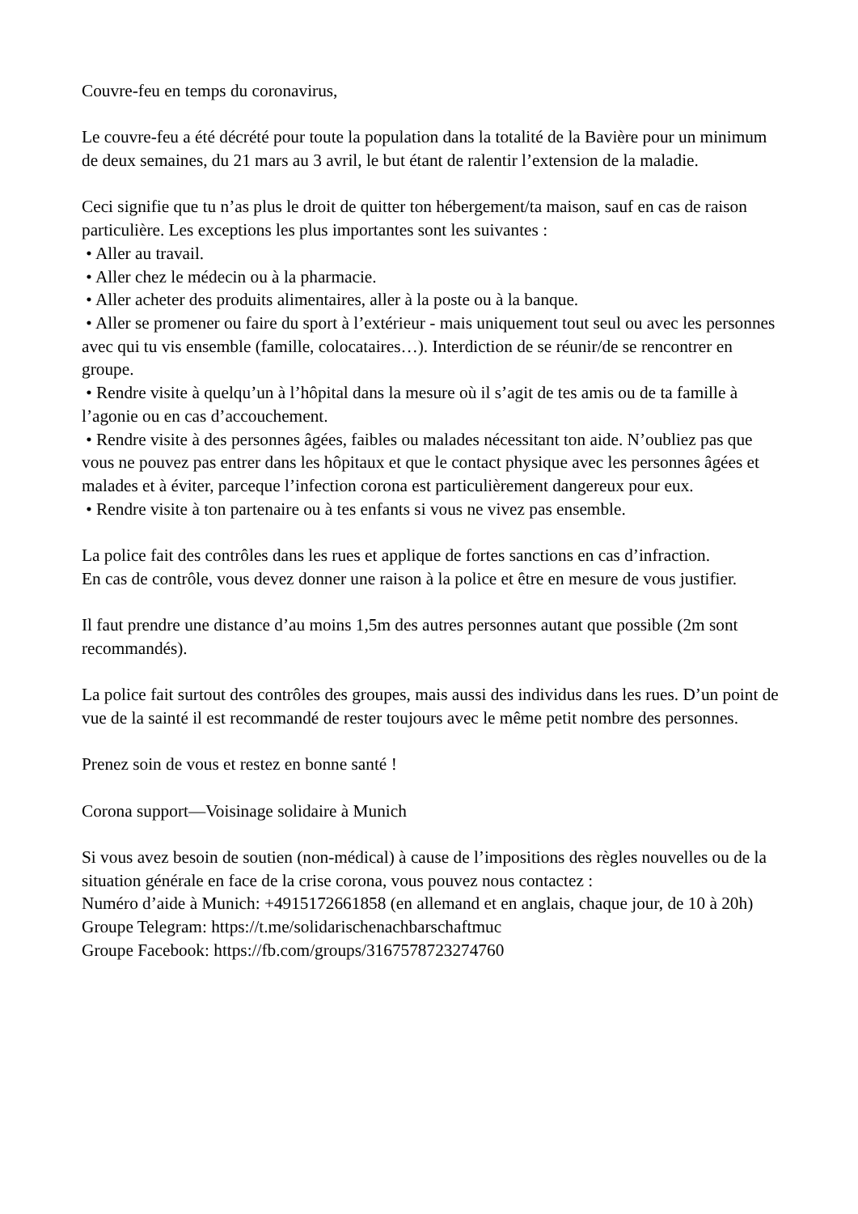Couvre-feu en temps du coronavirus,
Le couvre-feu a été décrété pour toute la population dans la totalité de la Bavière pour un minimum de deux semaines, du 21 mars au 3 avril, le but étant de ralentir l’extension de la maladie.
Ceci signifie que tu n’as plus le droit de quitter ton hébergement/ta maison, sauf en cas de raison particulière. Les exceptions les plus importantes sont les suivantes :
• Aller au travail.
• Aller chez le médecin ou à la pharmacie.
• Aller acheter des produits alimentaires, aller à la poste ou à la banque.
• Aller se promener ou faire du sport à l’extérieur - mais uniquement tout seul ou avec les personnes avec qui tu vis ensemble (famille, colocataires…). Interdiction de se réunir/de se rencontrer en groupe.
• Rendre visite à quelqu’un à l’hôpital dans la mesure où il s’agit de tes amis ou de ta famille à l’agonie ou en cas d’accouchement.
• Rendre visite à des personnes âgées, faibles ou malades nécessitant ton aide. N’oubliez pas que vous ne pouvez pas entrer dans les hôpitaux et que le contact physique avec les personnes âgées et malades et à éviter, parceque l’infection corona est particulièrement dangereux pour eux.
• Rendre visite à ton partenaire ou à tes enfants si vous ne vivez pas ensemble.
La police fait des contrôles dans les rues et applique de fortes sanctions en cas d’infraction.
En cas de contrôle, vous devez donner une raison à la police et être en mesure de vous justifier.
Il faut prendre une distance d’au moins 1,5m des autres personnes autant que possible (2m sont recommandés).
La police fait surtout des contrôles des groupes, mais aussi des individus dans les rues. D’un point de vue de la sainté il est recommandé de rester toujours avec le même petit nombre des personnes.
Prenez soin de vous et restez en bonne santé !
Corona support—Voisinage solidaire à Munich
Si vous avez besoin de soutien (non-médical) à cause de l’impositions des règles nouvelles ou de la situation générale en face de la crise corona, vous pouvez nous contactez :
Numéro d’aide à Munich: +4915172661858 (en allemand et en anglais, chaque jour, de 10 à 20h)
Groupe Telegram: https://t.me/solidarischenachbarschaftmuc
Groupe Facebook: https://fb.com/groups/3167578723274760